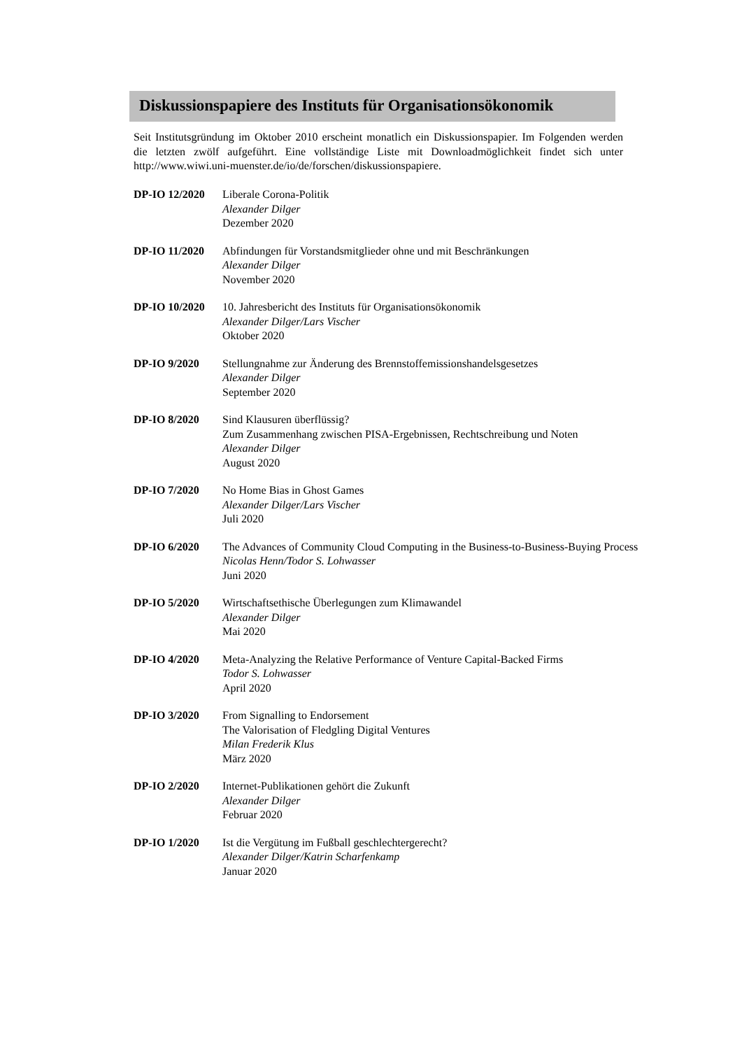Diskussionspapiere des Instituts für Organisationsökonomik
Seit Institutsgründung im Oktober 2010 erscheint monatlich ein Diskussionspapier. Im Folgenden werden die letzten zwölf aufgeführt. Eine vollständige Liste mit Downloadmöglichkeit findet sich unter http://www.wiwi.uni-muenster.de/io/de/forschen/diskussionspapiere.
DP-IO 12/2020 Liberale Corona-Politik
Alexander Dilger
Dezember 2020
DP-IO 11/2020 Abfindungen für Vorstandsmitglieder ohne und mit Beschränkungen
Alexander Dilger
November 2020
DP-IO 10/2020 10. Jahresbericht des Instituts für Organisationsökonomik
Alexander Dilger/Lars Vischer
Oktober 2020
DP-IO 9/2020 Stellungnahme zur Änderung des Brennstoffemissionshandelsgesetzes
Alexander Dilger
September 2020
DP-IO 8/2020 Sind Klausuren überflüssig?
Zum Zusammenhang zwischen PISA-Ergebnissen, Rechtschreibung und Noten
Alexander Dilger
August 2020
DP-IO 7/2020 No Home Bias in Ghost Games
Alexander Dilger/Lars Vischer
Juli 2020
DP-IO 6/2020 The Advances of Community Cloud Computing in the Business-to-Business-Buying Process
Nicolas Henn/Todor S. Lohwasser
Juni 2020
DP-IO 5/2020 Wirtschaftsethische Überlegungen zum Klimawandel
Alexander Dilger
Mai 2020
DP-IO 4/2020 Meta-Analyzing the Relative Performance of Venture Capital-Backed Firms
Todor S. Lohwasser
April 2020
DP-IO 3/2020 From Signalling to Endorsement
The Valorisation of Fledgling Digital Ventures
Milan Frederik Klus
März 2020
DP-IO 2/2020 Internet-Publikationen gehört die Zukunft
Alexander Dilger
Februar 2020
DP-IO 1/2020 Ist die Vergütung im Fußball geschlechtergerecht?
Alexander Dilger/Katrin Scharfenkamp
Januar 2020